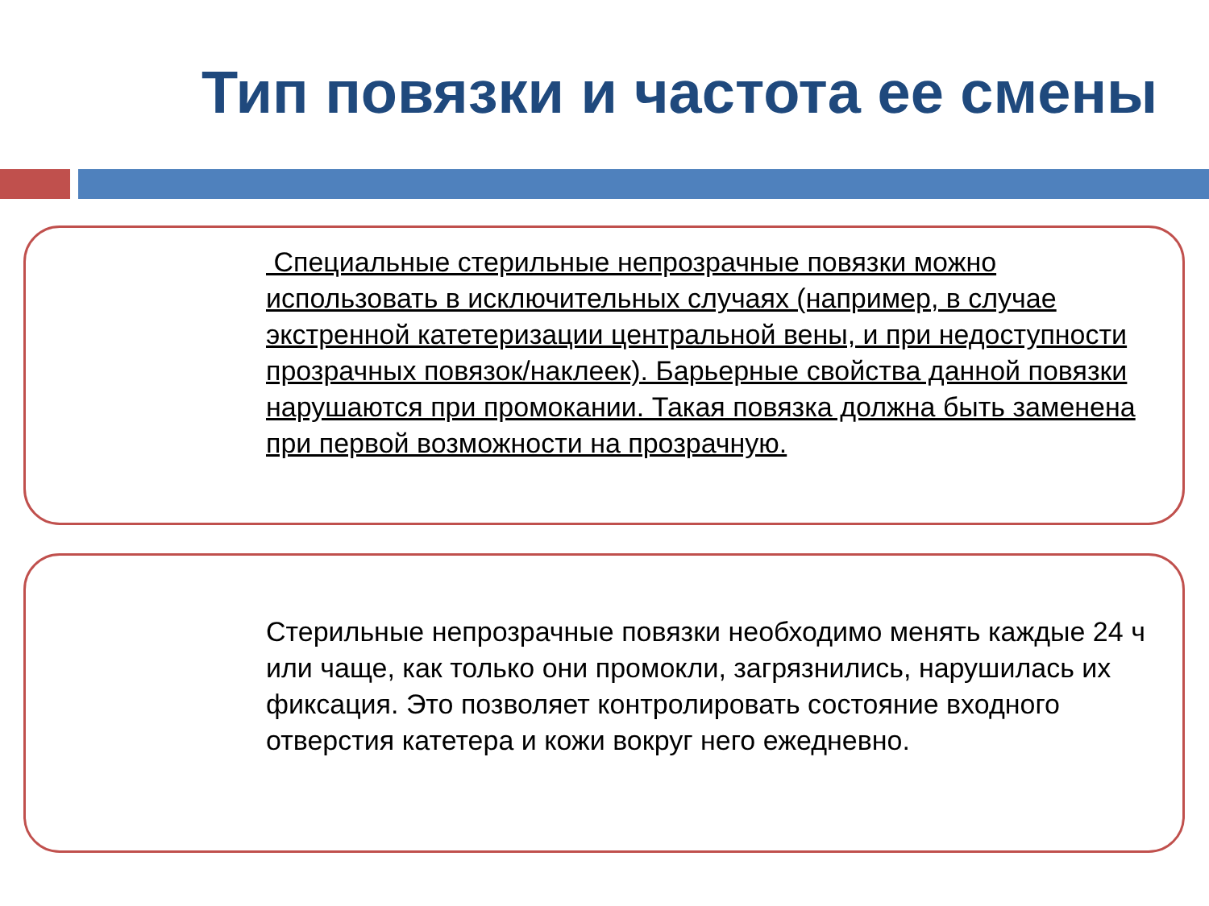Тип повязки и частота ее смены
Специальные стерильные непрозрачные повязки можно использовать в исключительных случаях (например, в случае экстренной катетеризации центральной вены, и при недоступности прозрачных повязок/наклеек). Барьерные свойства данной повязки нарушаются при промокании. Такая повязка должна быть заменена при первой возможности на прозрачную.
Стерильные непрозрачные повязки необходимо менять каждые 24 ч или чаще, как только они промокли, загрязнились, нарушилась их фиксация. Это позволяет контролировать состояние входного отверстия катетера и кожи вокруг него ежедневно.